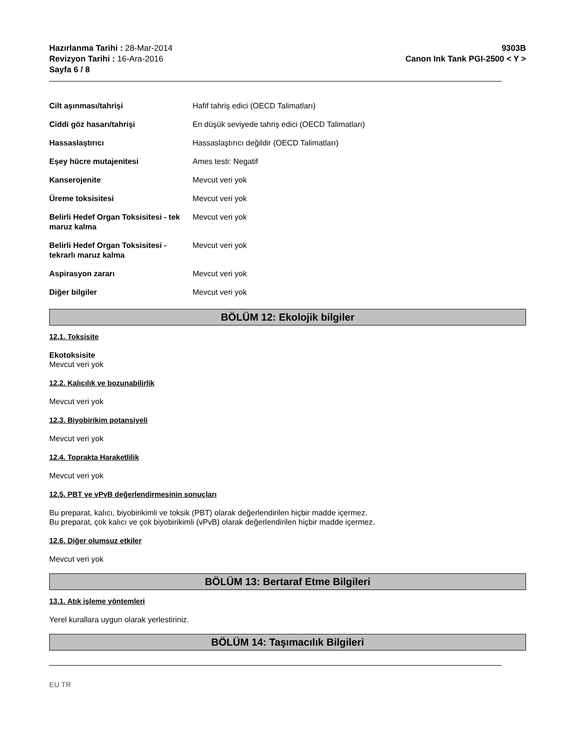Hazırlanma Tarihi : 28-Mar-2014
Revizyon Tarihi : 16-Ara-2016
Sayfa 6 / 8
9303B
Canon Ink Tank PGI-2500 < Y >
| Cilt aşınması/tahrişi | Hafif tahriş edici (OECD Talimatları) |
| Ciddi göz hasarı/tahrişi | En düşük seviyede tahriş edici (OECD Talimatları) |
| Hassaslaştırıcı | Hassaslaştırıcı değildir (OECD Talimatları) |
| Eşey hücre mutajenitesi | Ames testi: Negatif |
| Kanserojenite | Mevcut veri yok |
| Üreme toksisitesi | Mevcut veri yok |
| Belirli Hedef Organ Toksisitesi - tek maruz kalma | Mevcut veri yok |
| Belirli Hedef Organ Toksisitesi - tekrarlı maruz kalma | Mevcut veri yok |
| Aspirasyon zararı | Mevcut veri yok |
| Diğer bilgiler | Mevcut veri yok |
BÖLÜM 12: Ekolojik bilgiler
12.1. Toksisite
Ekotoksisite
Mevcut veri yok
12.2. Kalıcılık ve bozunabilirlik
Mevcut veri yok
12.3. Biyobirikim potansiyeli
Mevcut veri yok
12.4. Toprakta Haraketlilik
Mevcut veri yok
12.5. PBT ve vPvB değerlendirmesinin sonuçları
Bu preparat, kalıcı, biyobirikimli ve toksik (PBT) olarak değerlendirilen hiçbir madde içermez.
Bu preparat, çok kalıcı ve çok biyobirikimli (vPvB) olarak değerlendirilen hiçbir madde içermez.
12.6. Diğer olumsuz etkiler
Mevcut veri yok
BÖLÜM 13: Bertaraf Etme Bilgileri
13.1. Atık işleme yöntemleri
Yerel kurallara uygun olarak yerlestiriniz.
BÖLÜM 14: Taşımacılık Bilgileri
EU TR